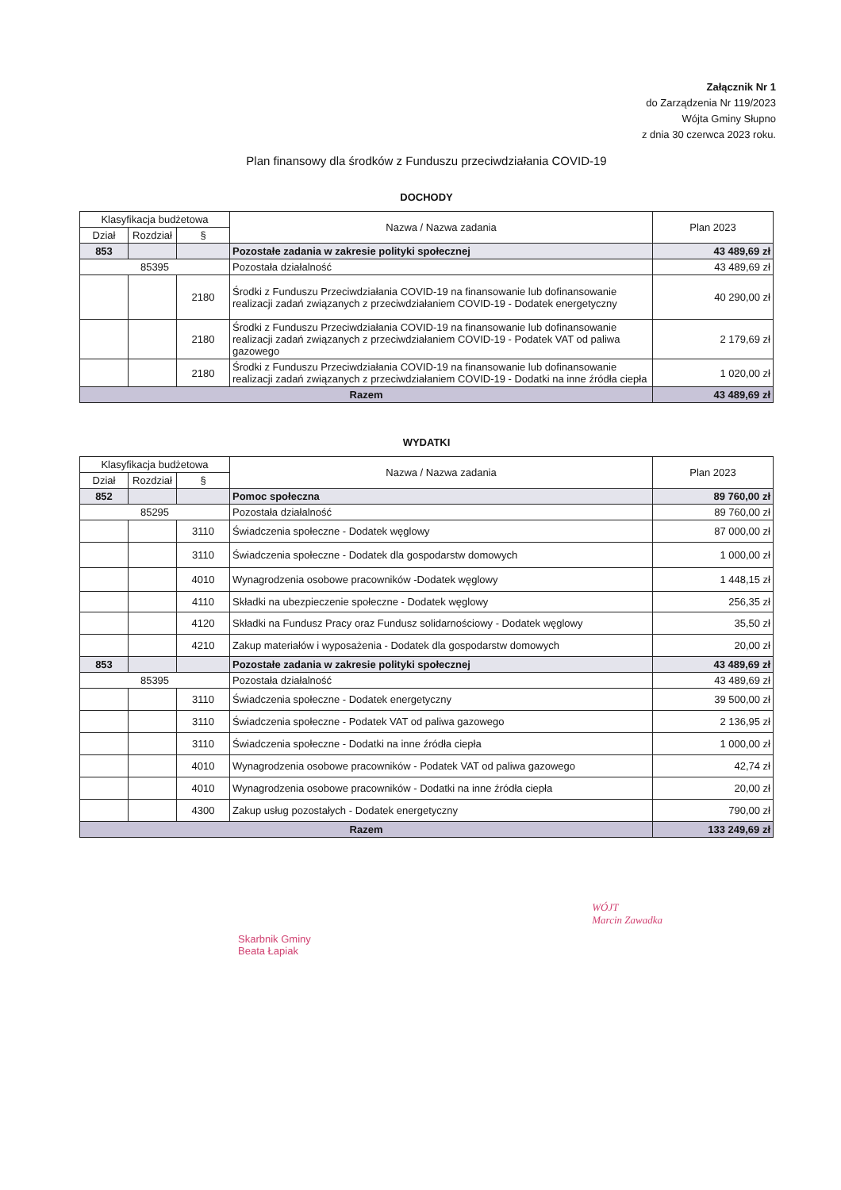Załącznik Nr 1
do Zarządzenia Nr 119/2023
Wójta Gminy Słupno
z dnia 30 czerwca 2023 roku.
Plan finansowy dla środków z Funduszu przeciwdziałania COVID-19
DOCHODY
| Klasyfikacja budżetowa | | | Nazwa / Nazwa zadania | Plan 2023 |
| --- | --- | --- | --- | --- |
| Dział | Rozdział | § | | |
| 853 | | | Pozostałe zadania w zakresie polityki społecznej | 43 489,69 zł |
| 85395 | | | Pozostała działalność | 43 489,69 zł |
| | | 2180 | Środki z Funduszu Przeciwdziałania COVID-19 na finansowanie lub dofinansowanie realizacji zadań związanych z przeciwdziałaniem COVID-19 - Dodatek energetyczny | 40 290,00 zł |
| | | 2180 | Środki z Funduszu Przeciwdziałania COVID-19 na finansowanie lub dofinansowanie realizacji zadań związanych z przeciwdziałaniem COVID-19 - Podatek VAT od paliwa gazowego | 2 179,69 zł |
| | | 2180 | Środki z Funduszu Przeciwdziałania COVID-19 na finansowanie lub dofinansowanie realizacji zadań związanych z przeciwdziałaniem COVID-19 - Dodatki na inne źródła ciepła | 1 020,00 zł |
| Razem | | | | 43 489,69 zł |
WYDATKI
| Klasyfikacja budżetowa | | | Nazwa / Nazwa zadania | Plan 2023 |
| --- | --- | --- | --- | --- |
| Dział | Rozdział | § | | |
| 852 | | | Pomoc społeczna | 89 760,00 zł |
| 85295 | | | Pozostała działalność | 89 760,00 zł |
| | | 3110 | Świadczenia społeczne - Dodatek węglowy | 87 000,00 zł |
| | | 3110 | Świadczenia społeczne - Dodatek dla gospodarstw domowych | 1 000,00 zł |
| | | 4010 | Wynagrodzenia osobowe pracowników -Dodatek węglowy | 1 448,15 zł |
| | | 4110 | Składki na ubezpieczenie społeczne - Dodatek węglowy | 256,35 zł |
| | | 4120 | Składki na Fundusz Pracy oraz Fundusz solidarnościowy - Dodatek węglowy | 35,50 zł |
| | | 4210 | Zakup materiałów i wyposażenia - Dodatek dla gospodarstw domowych | 20,00 zł |
| 853 | | | Pozostałe zadania w zakresie polityki społecznej | 43 489,69 zł |
| 85395 | | | Pozostała działalność | 43 489,69 zł |
| | | 3110 | Świadczenia społeczne - Dodatek energetyczny | 39 500,00 zł |
| | | 3110 | Świadczenia społeczne - Podatek VAT od paliwa gazowego | 2 136,95 zł |
| | | 3110 | Świadczenia społeczne - Dodatki na inne źródła ciepła | 1 000,00 zł |
| | | 4010 | Wynagrodzenia osobowe pracowników - Podatek VAT od paliwa gazowego | 42,74 zł |
| | | 4010 | Wynagrodzenia osobowe pracowników - Dodatki na inne źródła ciepła | 20,00 zł |
| | | 4300 | Zakup usług pozostałych - Dodatek energetyczny | 790,00 zł |
| Razem | | | | 133 249,69 zł |
Skarbnik Gminy
Beata Łapiak
WÓJT
Marcin Zawadka